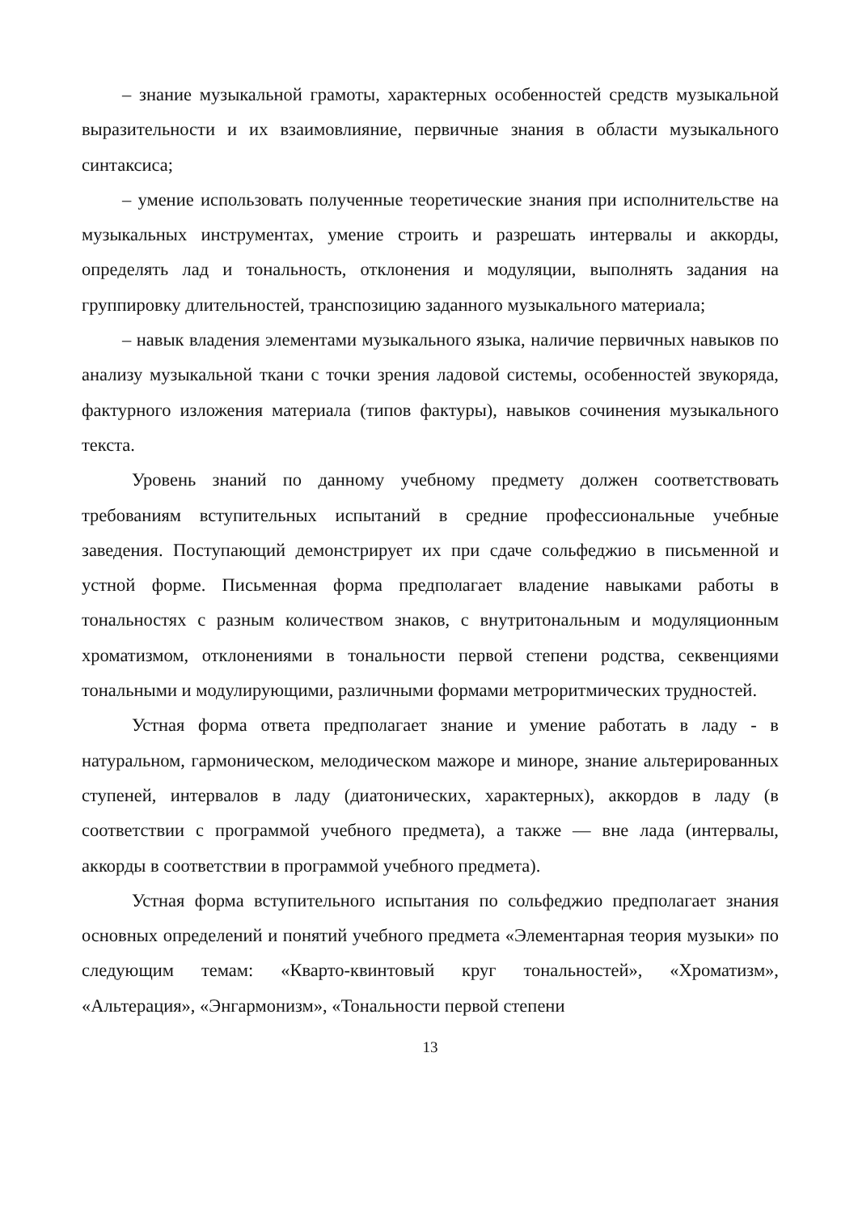– знание музыкальной грамоты, характерных особенностей средств музыкальной выразительности и их взаимовлияние, первичные знания в области музыкального синтаксиса;
– умение использовать полученные теоретические знания при исполнительстве на музыкальных инструментах, умение строить и разрешать интервалы и аккорды, определять лад и тональность, отклонения и модуляции, выполнять задания на группировку длительностей, транспозицию заданного музыкального материала;
– навык владения элементами музыкального языка, наличие первичных навыков по анализу музыкальной ткани с точки зрения ладовой системы, особенностей звукоряда, фактурного изложения материала (типов фактуры), навыков сочинения музыкального текста.
Уровень знаний по данному учебному предмету должен соответствовать требованиям вступительных испытаний в средние профессиональные учебные заведения. Поступающий демонстрирует их при сдаче сольфеджио в письменной и устной форме. Письменная форма предполагает владение навыками работы в тональностях с разным количеством знаков, с внутритональным и модуляционным хроматизмом, отклонениями в тональности первой степени родства, секвенциями тональными и модулирующими, различными формами метроритмических трудностей.
Устная форма ответа предполагает знание и умение работать в ладу - в натуральном, гармоническом, мелодическом мажоре и миноре, знание альтерированных ступеней, интервалов в ладу (диатонических, характерных), аккордов в ладу (в соответствии с программой учебного предмета), а также — вне лада (интервалы, аккорды в соответствии в программой учебного предмета).
Устная форма вступительного испытания по сольфеджио предполагает знания основных определений и понятий учебного предмета «Элементарная теория музыки» по следующим темам: «Кварто-квинтовый круг тональностей», «Хроматизм», «Альтерация», «Энгармонизм», «Тональности первой степени
13